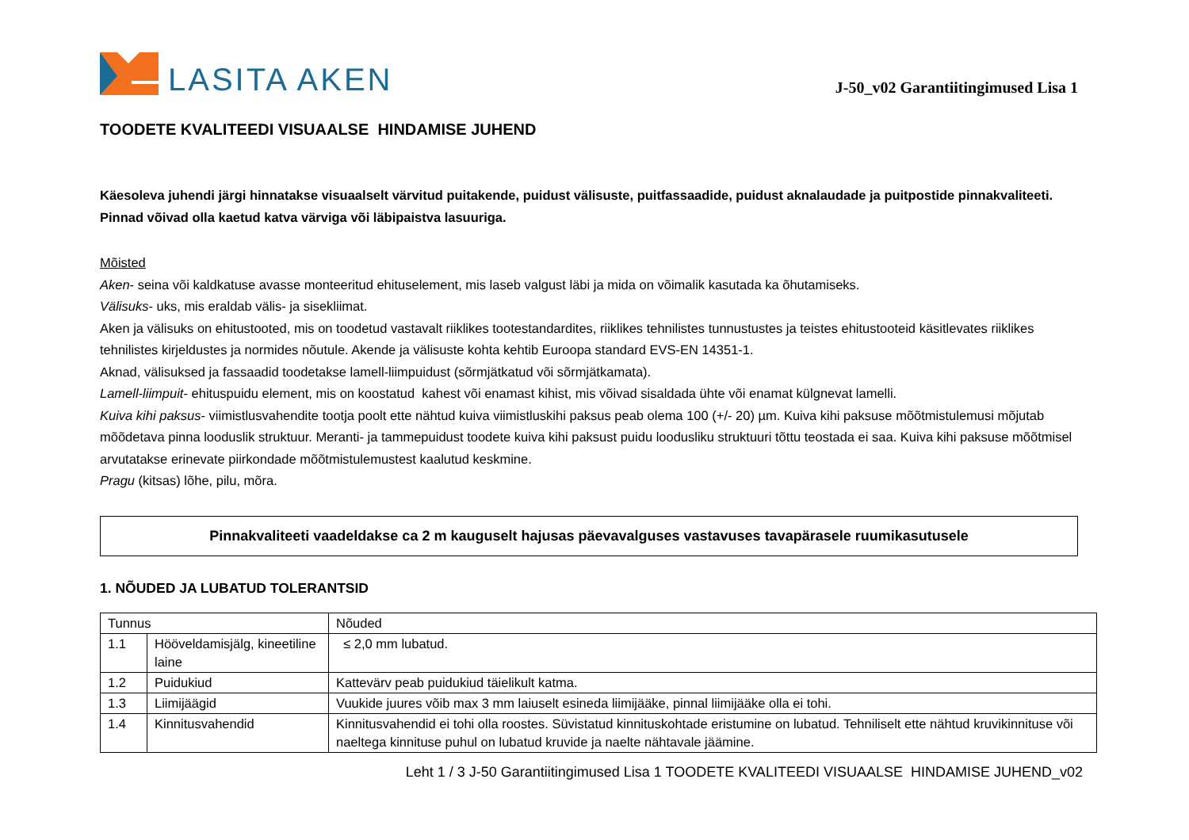LASITA AKEN
J-50_v02 Garantiitingimused Lisa 1
TOODETE KVALITEEDI VISUAALSE HINDAMISE JUHEND
Käesoleva juhendi järgi hinnatakse visuaalselt värvitud puitakende, puidust välisuste, puitfassaadide, puidust aknalaudade ja puitpostide pinnakvaliteeti. Pinnad võivad olla kaetud katva värviga või läbipaistva lasuuriga.
Mõisted
Aken- seina või kaldkatuse avasse monteeritud ehituselement, mis laseb valgust läbi ja mida on võimalik kasutada ka õhutamiseks.
Välisuks- uks, mis eraldab välis- ja sisekliimat.
Aken ja välisuks on ehitustooted, mis on toodetud vastavalt riiklikes tootestandardites, riiklikes tehnilistes tunnustustes ja teistes ehitustooteid käsitlevates riiklikes tehnilistes kirjeldustes ja normides nõutule. Akende ja välisuste kohta kehtib Euroopa standard EVS-EN 14351-1.
Aknad, välisuksed ja fassaadid toodetakse lamell-liimpuidust (sõrmjätkatud või sõrmjätkamata).
Lamell-liimpuit- ehituspuidu element, mis on koostatud kahest või enamast kihist, mis võivad sisaldada ühte või enamat külgnevat lamelli.
Kuiva kihi paksus- viimistlusvahendite tootja poolt ette nähtud kuiva viimistluskihi paksus peab olema 100 (+/- 20) µm. Kuiva kihi paksuse mõõtmistulemusi mõjutab mõõdetava pinna looduslik struktuur. Meranti- ja tammepuidust toodete kuiva kihi paksust puidu loodusliku struktuuri tõttu teostada ei saa. Kuiva kihi paksuse mõõtmisel arvutatakse erinevate piirkondade mõõtmistulemustest kaalutud keskmine.
Pragu (kitsas) lõhe, pilu, mõra.
Pinnakvaliteeti vaadeldakse ca 2 m kauguselt hajusas päevavalguses vastavuses tavapärasele ruumikasutusele
1. NÕUDED JA LUBATUD TOLERANTSID
| Tunnus | | Nõuded |
| --- | --- | --- |
| 1.1 | Hööveldamisjälg, kineetiline laine | ≤ 2,0 mm lubatud. |
| 1.2 | Puidukiud | Kattevärv peab puidukiud täielikult katma. |
| 1.3 | Liimijäägid | Vuukide juures võib max 3 mm laiuselt esineda liimijääke, pinnal liimijääke olla ei tohi. |
| 1.4 | Kinnitusvahendid | Kinnitusvahendid ei tohi olla roostes. Süvistatud kinnituskohtade eristumine on lubatud. Tehniliselt ette nähtud kruvikinnituse või naeltega kinnituse puhul on lubatud kruvide ja naelte nähtavale jäämine. |
Leht 1 / 3 J-50 Garantiitingimused Lisa 1 TOODETE KVALITEEDI VISUAALSE HINDAMISE JUHEND_v02